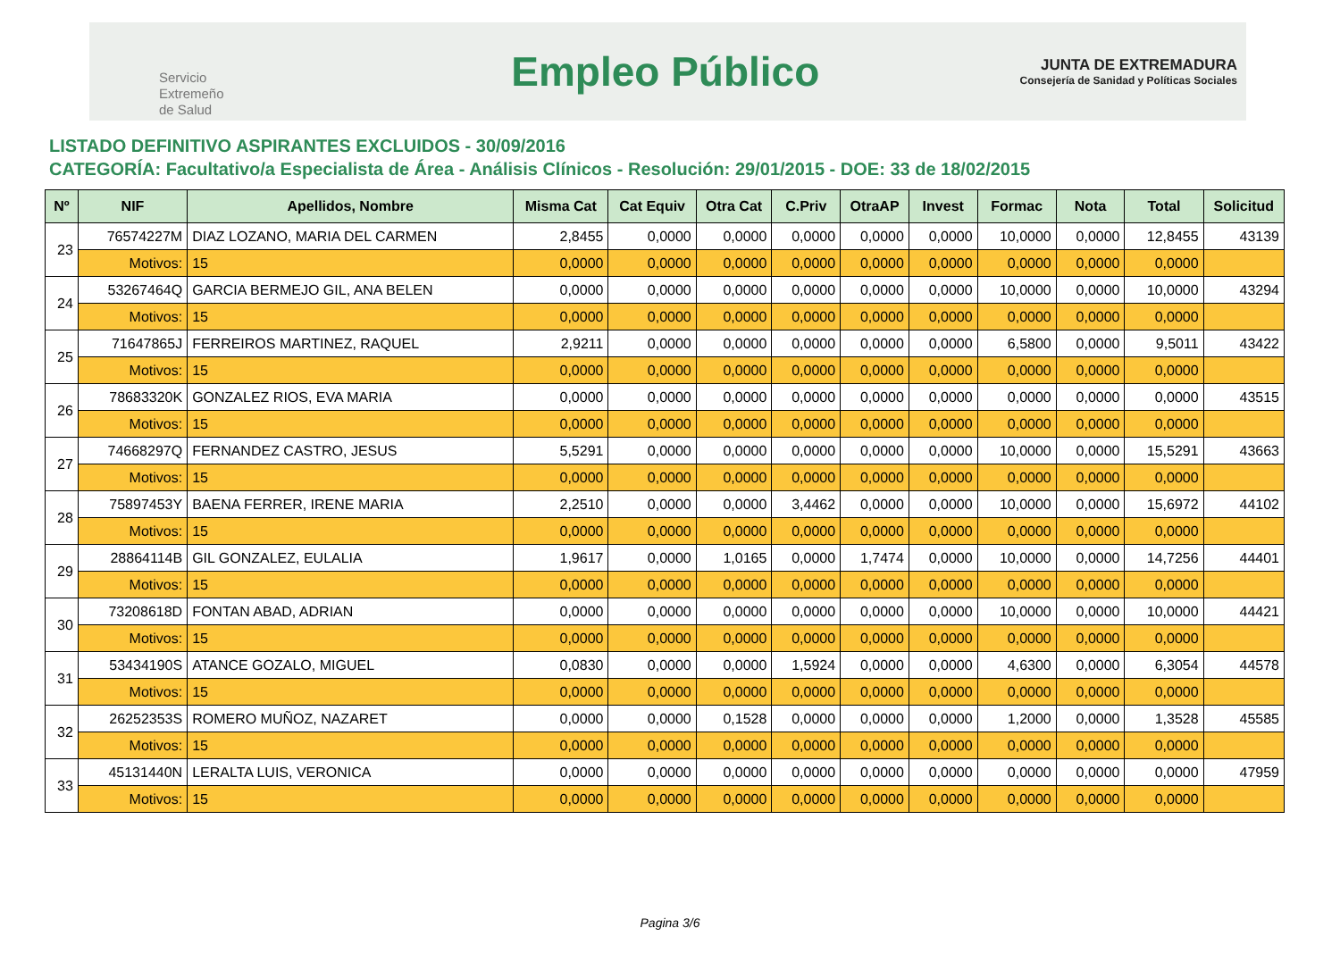Servicio
Extremeño
de Salud
Empleo Público
JUNTA DE EXTREMADURA
Consejería de Sanidad y Políticas Sociales
LISTADO DEFINITIVO ASPIRANTES EXCLUIDOS - 30/09/2016
CATEGORÍA: Facultativo/a Especialista de Área - Análisis Clínicos - Resolución: 29/01/2015 - DOE: 33 de 18/02/2015
| Nº | NIF | Apellidos, Nombre | Misma Cat | Cat Equiv | Otra Cat | C.Priv | OtraAP | Invest | Formac | Nota | Total | Solicitud |
| --- | --- | --- | --- | --- | --- | --- | --- | --- | --- | --- | --- | --- |
| 23 | 76574227M | DIAZ LOZANO, MARIA DEL CARMEN | 2,8455 | 0,0000 | 0,0000 | 0,0000 | 0,0000 | 0,0000 | 10,0000 | 0,0000 | 12,8455 | 43139 |
| | Motivos: | 15 | 0,0000 | 0,0000 | 0,0000 | 0,0000 | 0,0000 | 0,0000 | 0,0000 | 0,0000 | 0,0000 | |
| 24 | 53267464Q | GARCIA BERMEJO GIL, ANA BELEN | 0,0000 | 0,0000 | 0,0000 | 0,0000 | 0,0000 | 0,0000 | 10,0000 | 0,0000 | 10,0000 | 43294 |
| | Motivos: | 15 | 0,0000 | 0,0000 | 0,0000 | 0,0000 | 0,0000 | 0,0000 | 0,0000 | 0,0000 | 0,0000 | |
| 25 | 71647865J | FERREIROS MARTINEZ, RAQUEL | 2,9211 | 0,0000 | 0,0000 | 0,0000 | 0,0000 | 0,0000 | 6,5800 | 0,0000 | 9,5011 | 43422 |
| | Motivos: | 15 | 0,0000 | 0,0000 | 0,0000 | 0,0000 | 0,0000 | 0,0000 | 0,0000 | 0,0000 | 0,0000 | |
| 26 | 78683320K | GONZALEZ RIOS, EVA MARIA | 0,0000 | 0,0000 | 0,0000 | 0,0000 | 0,0000 | 0,0000 | 0,0000 | 0,0000 | 0,0000 | 43515 |
| | Motivos: | 15 | 0,0000 | 0,0000 | 0,0000 | 0,0000 | 0,0000 | 0,0000 | 0,0000 | 0,0000 | 0,0000 | |
| 27 | 74668297Q | FERNANDEZ CASTRO, JESUS | 5,5291 | 0,0000 | 0,0000 | 0,0000 | 0,0000 | 0,0000 | 10,0000 | 0,0000 | 15,5291 | 43663 |
| | Motivos: | 15 | 0,0000 | 0,0000 | 0,0000 | 0,0000 | 0,0000 | 0,0000 | 0,0000 | 0,0000 | 0,0000 | |
| 28 | 75897453Y | BAENA FERRER, IRENE MARIA | 2,2510 | 0,0000 | 0,0000 | 3,4462 | 0,0000 | 0,0000 | 10,0000 | 0,0000 | 15,6972 | 44102 |
| | Motivos: | 15 | 0,0000 | 0,0000 | 0,0000 | 0,0000 | 0,0000 | 0,0000 | 0,0000 | 0,0000 | 0,0000 | |
| 29 | 28864114B | GIL GONZALEZ, EULALIA | 1,9617 | 0,0000 | 1,0165 | 0,0000 | 1,7474 | 0,0000 | 10,0000 | 0,0000 | 14,7256 | 44401 |
| | Motivos: | 15 | 0,0000 | 0,0000 | 0,0000 | 0,0000 | 0,0000 | 0,0000 | 0,0000 | 0,0000 | 0,0000 | |
| 30 | 73208618D | FONTAN ABAD, ADRIAN | 0,0000 | 0,0000 | 0,0000 | 0,0000 | 0,0000 | 0,0000 | 10,0000 | 0,0000 | 10,0000 | 44421 |
| | Motivos: | 15 | 0,0000 | 0,0000 | 0,0000 | 0,0000 | 0,0000 | 0,0000 | 0,0000 | 0,0000 | 0,0000 | |
| 31 | 53434190S | ATANCE GOZALO, MIGUEL | 0,0830 | 0,0000 | 0,0000 | 1,5924 | 0,0000 | 0,0000 | 4,6300 | 0,0000 | 6,3054 | 44578 |
| | Motivos: | 15 | 0,0000 | 0,0000 | 0,0000 | 0,0000 | 0,0000 | 0,0000 | 0,0000 | 0,0000 | 0,0000 | |
| 32 | 26252353S | ROMERO MUÑOZ, NAZARET | 0,0000 | 0,0000 | 0,1528 | 0,0000 | 0,0000 | 0,0000 | 1,2000 | 0,0000 | 1,3528 | 45585 |
| | Motivos: | 15 | 0,0000 | 0,0000 | 0,0000 | 0,0000 | 0,0000 | 0,0000 | 0,0000 | 0,0000 | 0,0000 | |
| 33 | 45131440N | LERALTA LUIS, VERONICA | 0,0000 | 0,0000 | 0,0000 | 0,0000 | 0,0000 | 0,0000 | 0,0000 | 0,0000 | 0,0000 | 47959 |
| | Motivos: | 15 | 0,0000 | 0,0000 | 0,0000 | 0,0000 | 0,0000 | 0,0000 | 0,0000 | 0,0000 | 0,0000 | |
Pagina 3/6